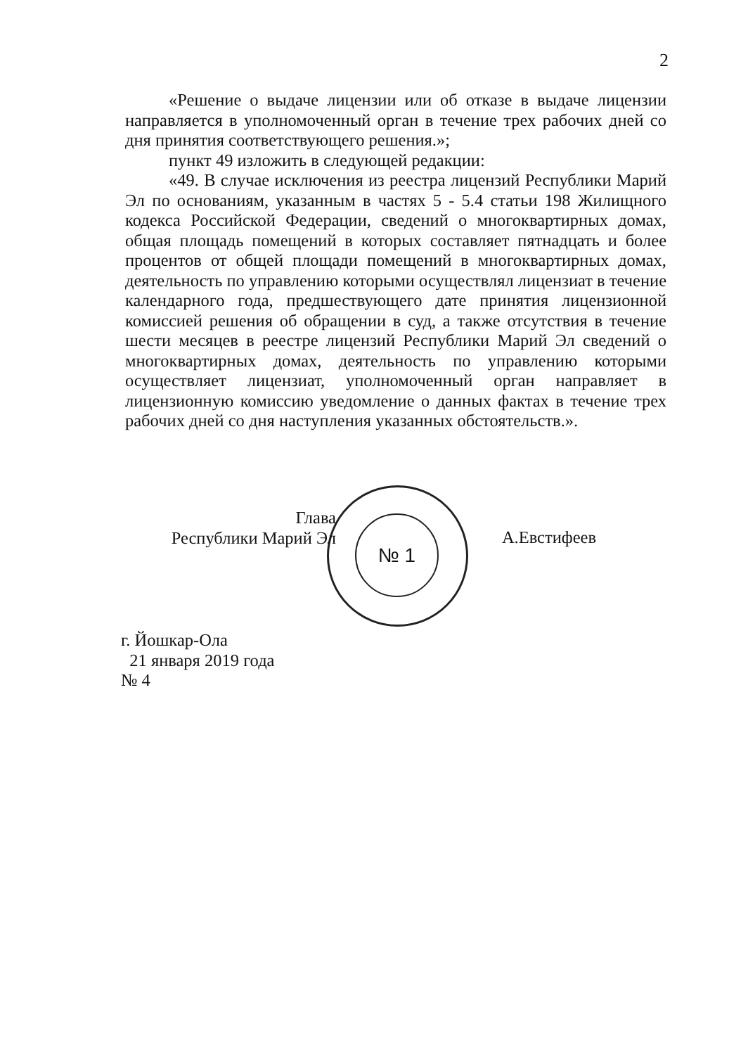2
«Решение о выдаче лицензии или об отказе в выдаче лицензии направляется в уполномоченный орган в течение трех рабочих дней со дня принятия соответствующего решения.»;
пункт 49 изложить в следующей редакции:
«49. В случае исключения из реестра лицензий Республики Марий Эл по основаниям, указанным в частях 5 - 5.4 статьи 198 Жилищного кодекса Российской Федерации, сведений о многоквартирных домах, общая площадь помещений в которых составляет пятнадцать и более процентов от общей площади помещений в многоквартирных домах, деятельность по управлению которыми осуществлял лицензиат в течение календарного года, предшествующего дате принятия лицензионной комиссией решения об обращении в суд, а также отсутствия в течение шести месяцев в реестре лицензий Республики Марий Эл сведений о многоквартирных домах, деятельность по управлению которыми осуществляет лицензиат, уполномоченный орган направляет в лицензионную комиссию уведомление о данных фактах в течение трех рабочих дней со дня наступления указанных обстоятельств.».
№ 1
Глава
Республики Марий Эл
А.Евстифеев
г. Йошкар-Ола
21 января 2019 года
№ 4